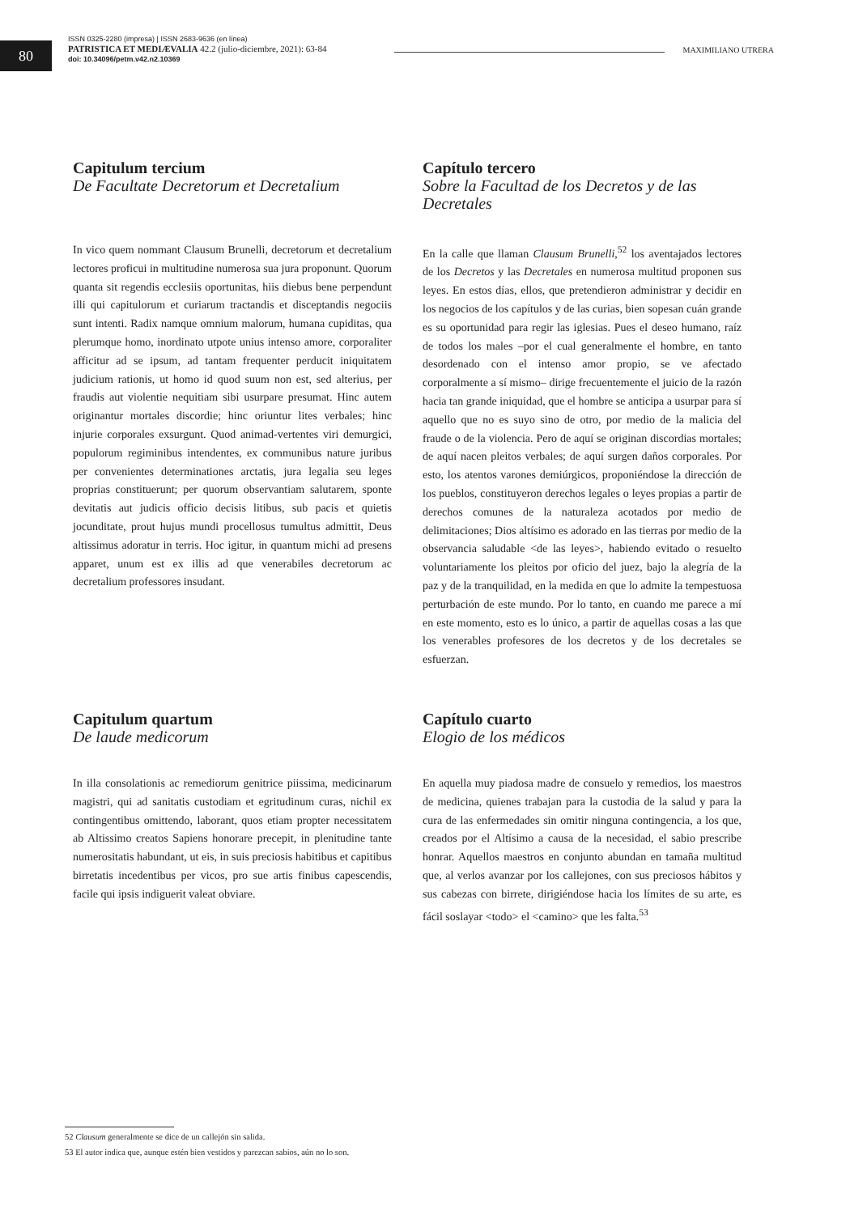80
ISSN 0325-2280 (impresa) | ISSN 2683-9636 (en línea)
PATRISTICA ET MEDIÆVALIA 42.2 (julio-diciembre, 2021): 63-84
doi: 10.34096/petm.v42.n2.10369
MAXIMILIANO UTRERA
Capitulum tercium
De Facultate Decretorum et Decretalium
In vico quem nommant Clausum Brunelli, decretorum et decretalium lectores proficui in multitudine numerosa sua jura proponunt. Quorum quanta sit regendis ecclesiis oportunitas, hiis diebus bene perpendunt illi qui capitulorum et curiarum tractandis et disceptandis negociis sunt intenti. Radix namque omnium malorum, humana cupiditas, qua plerumque homo, inordinato utpote unius intenso amore, corporaliter afficitur ad se ipsum, ad tantam frequenter perducit iniquitatem judicium rationis, ut homo id quod suum non est, sed alterius, per fraudis aut violentie nequitiam sibi usurpare presumat. Hinc autem originantur mortales discordie; hinc oriuntur lites verbales; hinc injurie corporales exsurgunt. Quod animad-vertentes viri demurgici, populorum regiminibus intendentes, ex communibus nature juribus per convenientes determinationes arctatis, jura legalia seu leges proprias constituerunt; per quorum observantiam salutarem, sponte devitatis aut judicis officio decisis litibus, sub pacis et quietis jocunditate, prout hujus mundi procellosus tumultus admittit, Deus altissimus adoratur in terris. Hoc igitur, in quantum michi ad presens apparet, unum est ex illis ad que venerabiles decretorum ac decretalium professores insudant.
Capítulo tercero
Sobre la Facultad de los Decretos y de las Decretales
En la calle que llaman Clausum Brunelli,<sup>52</sup> los aventajados lectores de los Decretos y las Decretales en numerosa multitud proponen sus leyes. En estos días, ellos, que pretendieron administrar y decidir en los negocios de los capítulos y de las curias, bien sopesan cuán grande es su oportunidad para regir las iglesias. Pues el deseo humano, raíz de todos los males –por el cual generalmente el hombre, en tanto desordenado con el intenso amor propio, se ve afectado corporalmente a sí mismo– dirige frecuentemente el juicio de la razón hacia tan grande iniquidad, que el hombre se anticipa a usurpar para sí aquello que no es suyo sino de otro, por medio de la malicia del fraude o de la violencia. Pero de aquí se originan discordias mortales; de aquí nacen pleitos verbales; de aquí surgen daños corporales. Por esto, los atentos varones demiúrgicos, proponiéndose la dirección de los pueblos, constituyeron derechos legales o leyes propias a partir de derechos comunes de la naturaleza acotados por medio de delimitaciones; Dios altísimo es adorado en las tierras por medio de la observancia saludable <de las leyes>, habiendo evitado o resuelto voluntariamente los pleitos por oficio del juez, bajo la alegría de la paz y de la tranquilidad, en la medida en que lo admite la tempestuosa perturbación de este mundo. Por lo tanto, en cuando me parece a mí en este momento, esto es lo único, a partir de aquellas cosas a las que los venerables profesores de los decretos y de los decretales se esfuerzan.
Capitulum quartum
De laude medicorum
In illa consolationis ac remediorum genitrice piissima, medicinarum magistri, qui ad sanitatis custodiam et egritudinum curas, nichil ex contingentibus omittendo, laborant, quos etiam propter necessitatem ab Altissimo creatos Sapiens honorare precepit, in plenitudine tante numerositatis habundant, ut eis, in suis preciosis habitibus et capitibus birretatis incedentibus per vicos, pro sue artis finibus capescendis, facile qui ipsis indiguerit valeat obviare.
Capítulo cuarto
Elogio de los médicos
En aquella muy piadosa madre de consuelo y remedios, los maestros de medicina, quienes trabajan para la custodia de la salud y para la cura de las enfermedades sin omitir ninguna contingencia, a los que, creados por el Altísimo a causa de la necesidad, el sabio prescribe honrar. Aquellos maestros en conjunto abundan en tamaña multitud que, al verlos avanzar por los callejones, con sus preciosos hábitos y sus cabezas con birrete, dirigiéndose hacia los límites de su arte, es fácil soslayar <todo> el <camino> que les falta.<sup>53</sup>
52 Clausum generalmente se dice de un callejón sin salida.
53 El autor indica que, aunque estén bien vestidos y parezcan sabios, aún no lo son.